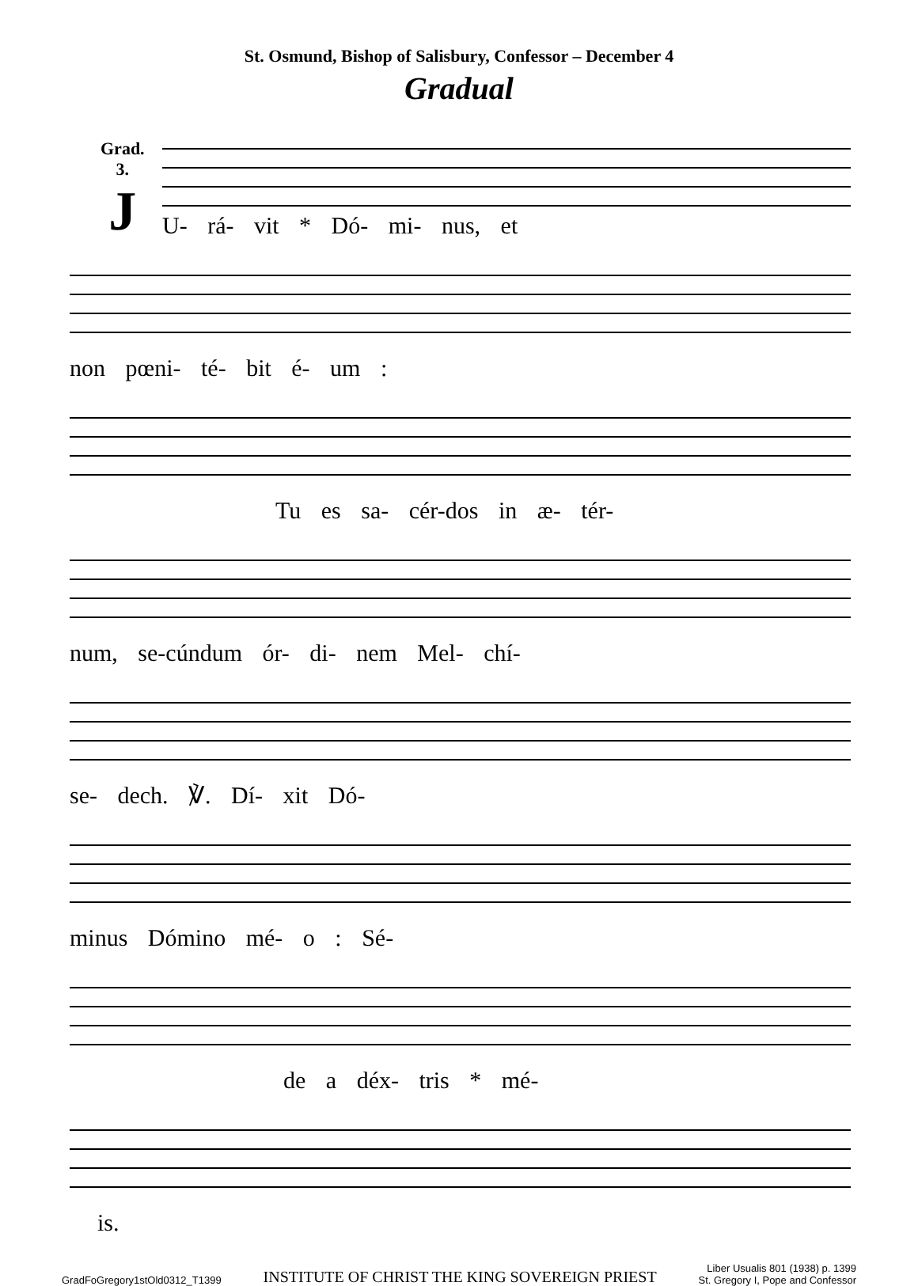St. Osmund, Bishop of Salisbury, Confessor – December 4
Gradual
Grad.
3.
J
U- rá- vit * Dó- mi- nus, et
non pœni- té- bit é- um :
Tu es sa- cér-dos in æ- tér-
num, se-cúndum ór- di- nem Mel- chí-
se- dech. ℣. Dí- xit Dó-
minus Dómino mé- o : Sé-
de a déx- tris * mé-
is.
GradFoGregory1stOld0312_T1399 INSTITUTE OF CHRIST THE KING SOVEREIGN PRIEST Liber Usualis 801 (1938) p. 1399
St. Gregory I, Pope and Confessor